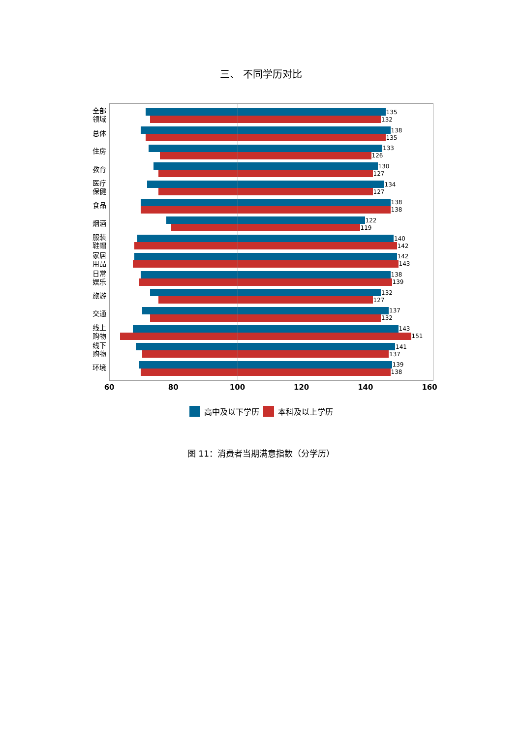三、 不同学历对比
全部 领域
总体
住房
教育
医疗 保健
食品
烟酒
服装 鞋帽
家居 用品
日常 娱乐
旅游
交通
线上 购物
线下 购物
环境
135
132
138
135
133
126
130
127
134
127
138
138
122
119
140
142
142
143
138
139
132
127
137
132
143
151
141
137
139
138
60 80 100 120 140 160
高中及以下学历 本科及以上学历
图 11：消费者当期满意指数（分学历）